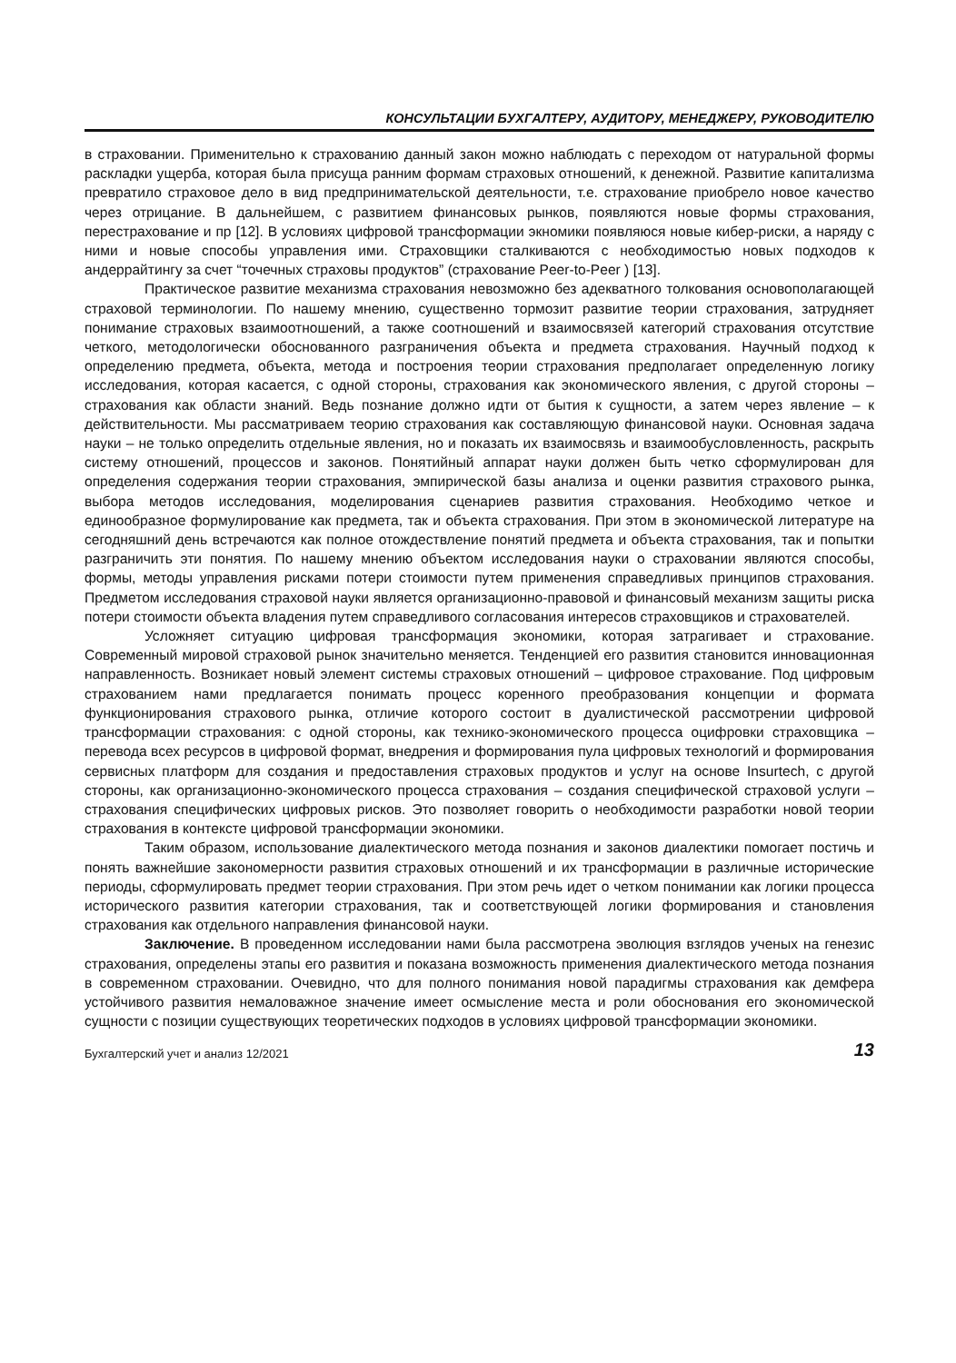КОНСУЛЬТАЦИИ БУХГАЛТЕРУ, АУДИТОРУ, МЕНЕДЖЕРУ, РУКОВОДИТЕЛЮ
в страховании. Применительно к страхованию данный закон можно наблюдать с переходом от натуральной формы раскладки ущерба, которая была присуща ранним формам страховых отношений, к денежной. Развитие капитализма превратило страховое дело в вид предпринимательской деятельности, т.е. страхование приобрело новое качество через отрицание. В дальнейшем, с развитием финансовых рынков, появляются новые формы страхования, перестрахование и пр [12]. В условиях цифровой трансформации экномики появляюся новые кибер-риски, а наряду с ними и новые способы управления ими. Страховщики сталкиваются с необходимостью новых подходов к андеррайтингу за счет “точечных страховы продуктов” (страхование Peer-to-Peer ) [13].
Практическое развитие механизма страхования невозможно без адекватного толкования основополагающей страховой терминологии. По нашему мнению, существенно тормозит развитие теории страхования, затрудняет понимание страховых взаимоотношений, а также соотношений и взаимосвязей категорий страхования отсутствие четкого, методологически обоснованного разграничения объекта и предмета страхования. Научный подход к определению предмета, объекта, метода и построения теории страхования предполагает определенную логику исследования, которая касается, с одной стороны, страхования как экономического явления, с другой стороны – страхования как области знаний. Ведь познание должно идти от бытия к сущности, а затем через явление – к действительности. Мы рассматриваем теорию страхования как составляющую финансовой науки. Основная задача науки – не только определить отдельные явления, но и показать их взаимосвязь и взаимообусловленность, раскрыть систему отношений, процессов и законов. Понятийный аппарат науки должен быть четко сформулирован для определения содержания теории страхования, эмпирической базы анализа и оценки развития страхового рынка, выбора методов исследования, моделирования сценариев развития страхования. Необходимо четкое и единообразное формулирование как предмета, так и объекта страхования. При этом в экономической литературе на сегодняшний день встречаются как полное отождествление понятий предмета и объекта страхования, так и попытки разграничить эти понятия. По нашему мнению объектом исследования науки о страховании являются способы, формы, методы управления рисками потери стоимости путем применения справедливых принципов страхования. Предметом исследования страховой науки является организационно-правовой и финансовый механизм защиты риска потери стоимости объекта владения путем справедливого согласования интересов страховщиков и страхователей.
Усложняет ситуацию цифровая трансформация экономики, которая затрагивает и страхование. Современный мировой страховой рынок значительно меняется. Тенденцией его развития становится инновационная направленность. Возникает новый элемент системы страховых отношений – цифровое страхование. Под цифровым страхованием нами предлагается понимать процесс коренного преобразования концепции и формата функционирования страхового рынка, отличие которого состоит в дуалистической рассмотрении цифровой трансформации страхования: с одной стороны, как технико-экономического процесса оцифровки страховщика – перевода всех ресурсов в цифровой формат, внедрения и формирования пула цифровых технологий и формирования сервисных платформ для создания и предоставления страховых продуктов и услуг на основе Insurtech, с другой стороны, как организационно-экономического процесса страхования – создания специфической страховой услуги – страхования специфических цифровых рисков. Это позволяет говорить о необходимости разработки новой теории страхования в контексте цифровой трансформации экономики.
Таким образом, использование диалектического метода познания и законов диалектики помогает постичь и понять важнейшие закономерности развития страховых отношений и их трансформации в различные исторические периоды, сформулировать предмет теории страхования. При этом речь идет о четком понимании как логики процесса исторического развития категории страхования, так и соответствующей логики формирования и становления страхования как отдельного направления финансовой науки.
Заключение. В проведенном исследовании нами была рассмотрена эволюция взглядов ученых на генезис страхования, определены этапы его развития и показана возможность применения диалектического метода познания в современном страховании. Очевидно, что для полного понимания новой парадигмы страхования как демфера устойчивого развития немаловажное значение имеет осмысление места и роли обоснования его экономической сущности с позиции существующих теоретических подходов в условиях цифровой трансформации экономики.
Бухгалтерский учет и анализ 12/2021 13